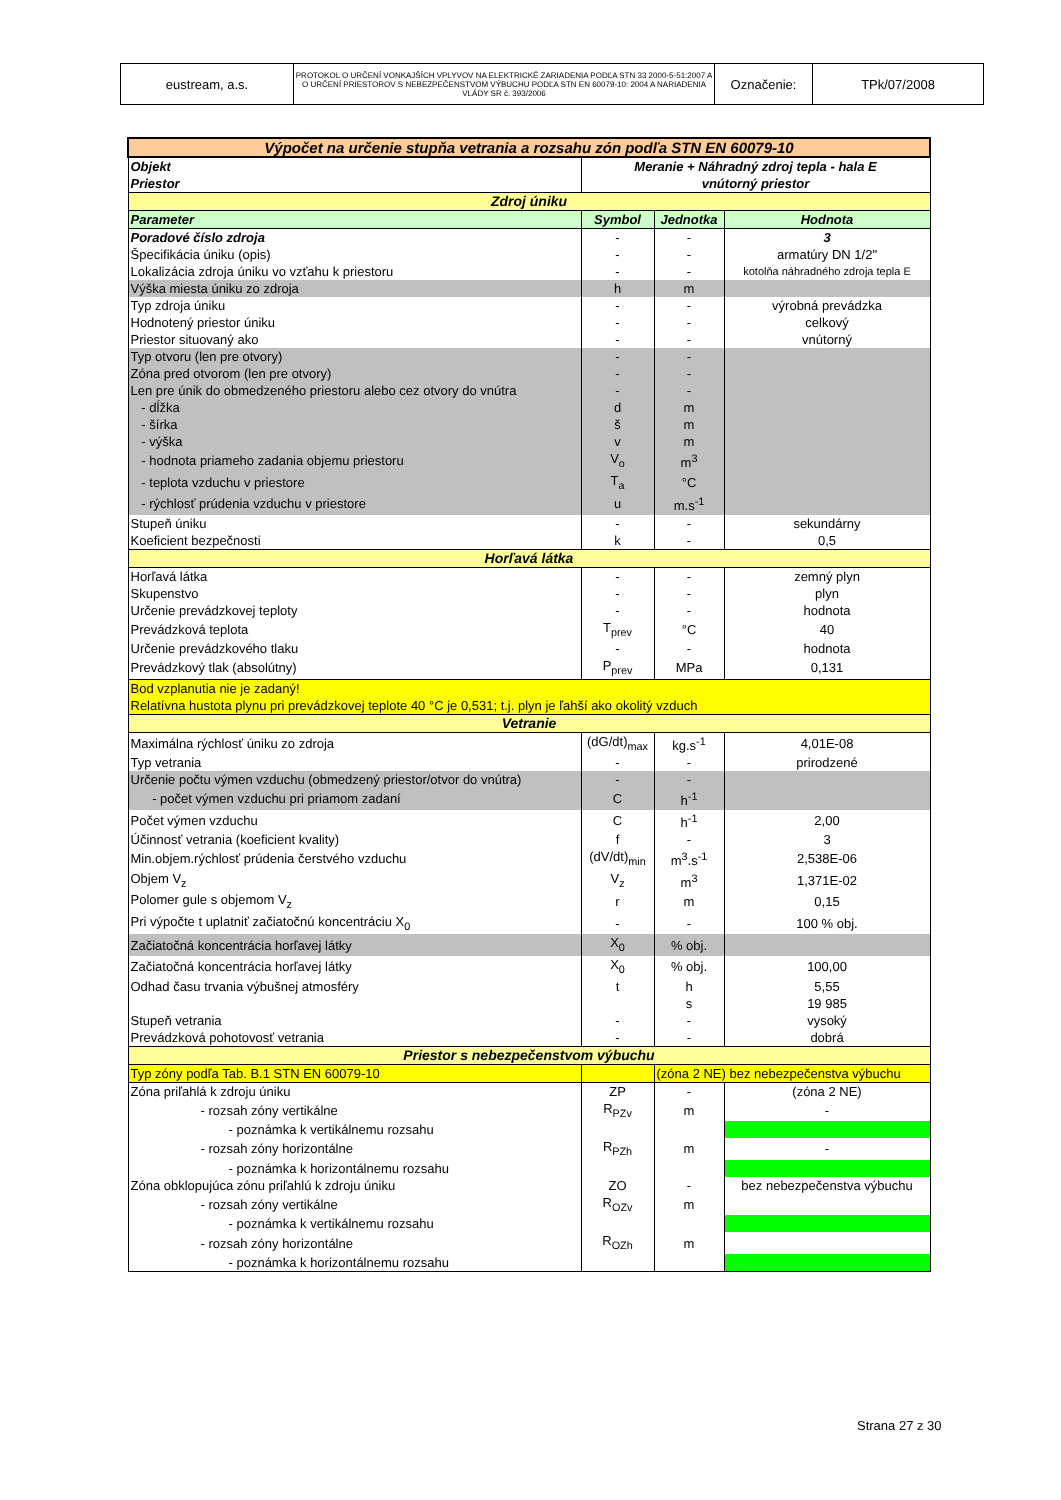| eustream, a.s. | PROTOKOL O URČENÍ VONKAJŠÍCH VPLYVOV NA ELEKTRICKÉ ZARIADENIA PODĽA STN 33 2000-5-51:2007 A O URČENÍ PRIESTOROV S NEBEZPEČENSTVOM VÝBUCHU PODĽA STN EN 60079-10: 2004 A NARIADENIA VLÁDY SR č. 393/2006 | Označenie: | TPk/07/2008 |
| Výpočet na určenie stupňa vetrania a rozsahu zón podľa STN EN 60079-10 | | | |
| Objekt | Meranie + Náhradný zdroj tepla - hala E | | |
| Priestor | vnútorný priestor | | |
| Zdroj úniku | | | |
| Parameter | Symbol | Jednotka | Hodnota |
| Poradové číslo zdroja | - | - | 3 |
| Špecifikácia úniku (opis) | - | - | armatúry DN 1/2" |
| Lokalizácia zdroja úniku vo vzťahu k priestoru | - | - | kotolňa náhradného zdroja tepla E |
| Výška miesta úniku zo zdroja | h | m | |
| Typ zdroja úniku | - | - | výrobná prevádzka |
| Hodnotený priestor úniku | - | - | celkový |
| Priestor situovaný ako | - | - | vnútorný |
| Typ otvoru (len pre otvory) | - | - | |
| Zóna pred otvorom (len pre otvory) | - | - | |
| Len pre únik do obmedzeného priestoru alebo cez otvory do vnútra | - | - | |
| - dĺžka | d | m | |
| - šírka | š | m | |
| - výška | v | m | |
| - hodnota priameho zadania objemu priestoru | V<sub>o</sub> | m<sup>3</sup> | |
| - teplota vzduchu v priestore | T<sub>a</sub> | °C | |
| - rýchlosť prúdenia vzduchu v priestore | u | m.s<sup>-1</sup> | |
| Stupeň úniku | - | - | sekundárny |
| Koeficient bezpečnosti | k | - | 0,5 |
| Horľavá látka | | | |
| Horľavá látka | - | - | zemný plyn |
| Skupenstvo | - | - | plyn |
| Určenie prevádzkovej teploty | - | - | hodnota |
| Prevádzková teplota | T<sub>prev</sub> | °C | 40 |
| Určenie prevádzkového tlaku | - | - | hodnota |
| Prevádzkový tlak (absolútny) | P<sub>prev</sub> | MPa | 0,131 |
| Bod vzplanutia nie je zadaný! | | | |
| Relatívna hustota plynu pri prevádzkovej teplote 40 °C je 0,531; t.j. plyn je ľahší ako okolitý vzduch | | | |
| Vetranie | | | |
| Maximálna rýchlosť úniku zo zdroja | (dG/dt)<sub>max</sub> | kg.s<sup>-1</sup> | 4,01E-08 |
| Typ vetrania | - | - | prirodzené |
| Určenie počtu výmen vzduchu (obmedzený priestor/otvor do vnútra) | - | - | |
| - počet výmen vzduchu pri priamom zadaní | C | h<sup>-1</sup> | |
| Počet výmen vzduchu | C | h<sup>-1</sup> | 2,00 |
| Účinnosť vetrania (koeficient kvality) | f | - | 3 |
| Min.objem.rýchlosť prúdenia čerstvého vzduchu | (dV/dt)<sub>min</sub> | m<sup>3</sup>.s<sup>-1</sup> | 2,538E-06 |
| Objem V<sub>z</sub> | V<sub>z</sub> | m<sup>3</sup> | 1,371E-02 |
| Polomer gule s objemom V<sub>z</sub> | r | m | 0,15 |
| Pri výpočte t uplatniť začiatočnú koncentráciu X<sub>0</sub> | - | - | 100 % obj. |
| Začiatočná koncentrácia horľavej látky | X<sub>0</sub> | % obj. | |
| Začiatočná koncentrácia horľavej látky | X<sub>0</sub> | % obj. | 100,00 |
| Odhad času trvania výbušnej atmosféry | t | h | 5,55 |
| | | s | 19 985 |
| Stupeň vetrania | - | - | vysoký |
| Prevádzková pohotovosť vetrania | - | - | dobrá |
| Priestor s nebezpečenstvom výbuchu | | | |
| Typ zóny podľa Tab. B.1 STN EN 60079-10 | | (zóna 2 NE) bez nebezpečenstva výbuchu | |
| Zóna priľahlá k zdroju úniku | ZP | - | (zóna 2 NE) |
| - rozsah zóny vertikálne | R<sub>PZv</sub> | m | - |
| - poznámka k vertikálnemu rozsahu | | | |
| - rozsah zóny horizontálne | R<sub>PZh</sub> | m | - |
| - poznámka k horizontálnemu rozsahu | | | |
| Zóna obklopujúca zónu priľahlú k zdroju úniku | ZO | - | bez nebezpečenstva výbuchu |
| - rozsah zóny vertikálne | R<sub>OZv</sub> | m | |
| - poznámka k vertikálnemu rozsahu | | | |
| - rozsah zóny horizontálne | R<sub>OZh</sub> | m | |
| - poznámka k horizontálnemu rozsahu | | | |
Strana 27 z 30